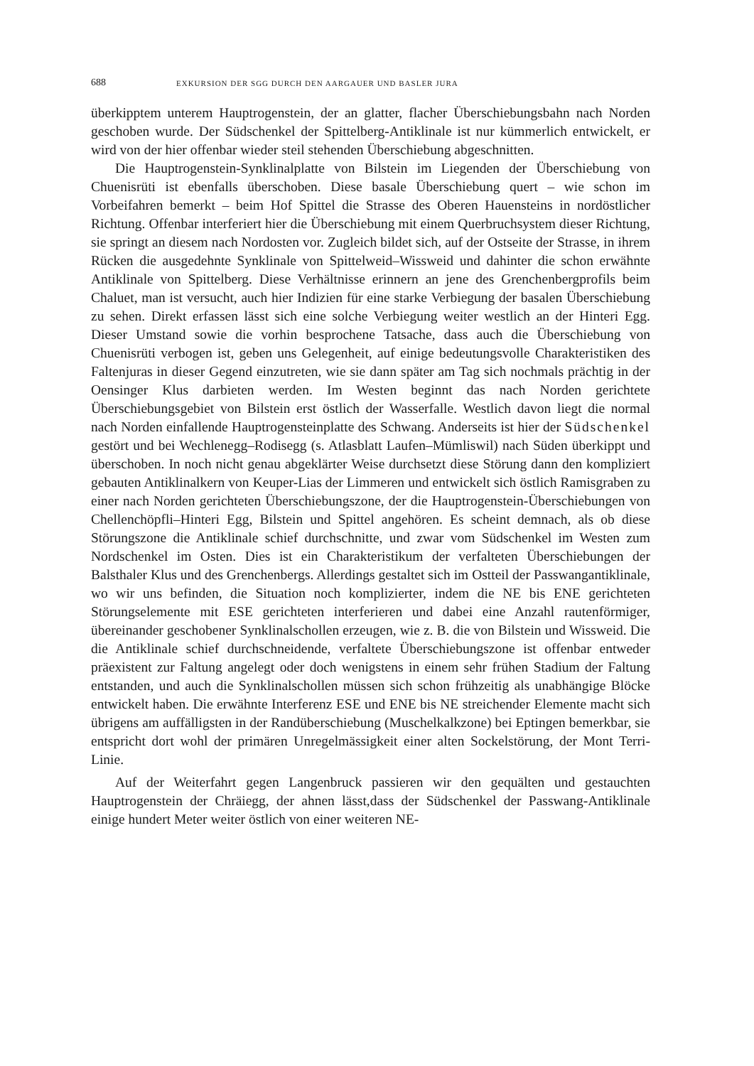688 EXKURSION DER SGG DURCH DEN AARGAUER UND BASLER JURA
überkipptem unterem Hauptrogenstein, der an glatter, flacher Überschiebungsbahn nach Norden geschoben wurde. Der Südschenkel der Spittelberg-Antiklinale ist nur kümmerlich entwickelt, er wird von der hier offenbar wieder steil stehenden Überschiebung abgeschnitten.
Die Hauptrogenstein-Synklinalplatte von Bilstein im Liegenden der Überschiebung von Chuenisrüti ist ebenfalls überschoben. Diese basale Überschiebung quert – wie schon im Vorbeifahren bemerkt – beim Hof Spittel die Strasse des Oberen Hauensteins in nordöstlicher Richtung. Offenbar interferiert hier die Überschiebung mit einem Querbruchsystem dieser Richtung, sie springt an diesem nach Nordosten vor. Zugleich bildet sich, auf der Ostseite der Strasse, in ihrem Rücken die ausgedehnte Synklinale von Spittelweid–Wissweid und dahinter die schon erwähnte Antiklinale von Spittelberg. Diese Verhältnisse erinnern an jene des Grenchenbergprofils beim Chaluet, man ist versucht, auch hier Indizien für eine starke Verbiegung der basalen Überschiebung zu sehen. Direkt erfassen lässt sich eine solche Verbiegung weiter westlich an der Hinteri Egg. Dieser Umstand sowie die vorhin besprochene Tatsache, dass auch die Überschiebung von Chuenisrüti verbogen ist, geben uns Gelegenheit, auf einige bedeutungsvolle Charakteristiken des Faltenjuras in dieser Gegend einzutreten, wie sie dann später am Tag sich nochmals prächtig in der Oensinger Klus darbieten werden. Im Westen beginnt das nach Norden gerichtete Überschiebungsgebiet von Bilstein erst östlich der Wasserfalle. Westlich davon liegt die normal nach Norden einfallende Hauptrogensteinplatte des Schwang. Anderseits ist hier der Südschenkel gestört und bei Wechlenegg–Rodisegg (s. Atlasblatt Laufen–Mümliswil) nach Süden überkippt und überschoben. In noch nicht genau abgeklärter Weise durchsetzt diese Störung dann den kompliziert gebauten Antiklinalkern von Keuper-Lias der Limmeren und entwickelt sich östlich Ramisgraben zu einer nach Norden gerichteten Überschiebungszone, der die Hauptrogenstein-Überschiebungen von Chellenchöpfli–Hinteri Egg, Bilstein und Spittel angehören. Es scheint demnach, als ob diese Störungszone die Antiklinale schief durchschnitte, und zwar vom Südschenkel im Westen zum Nordschenkel im Osten. Dies ist ein Charakteristikum der verfalteten Überschiebungen der Balsthaler Klus und des Grenchenbergs. Allerdings gestaltet sich im Ostteil der Passwangantiklinale, wo wir uns befinden, die Situation noch komplizierter, indem die NE bis ENE gerichteten Störungselemente mit ESE gerichteten interferieren und dabei eine Anzahl rautenförmiger, übereinander geschobener Synklinalschollen erzeugen, wie z. B. die von Bilstein und Wissweid. Die die Antiklinale schief durchschneidende, verfaltete Überschiebungszone ist offenbar entweder präexistent zur Faltung angelegt oder doch wenigstens in einem sehr frühen Stadium der Faltung entstanden, und auch die Synklinalschollen müssen sich schon frühzeitig als unabhängige Blöcke entwickelt haben. Die erwähnte Interferenz ESE und ENE bis NE streichender Elemente macht sich übrigens am auffälligsten in der Randüberschiebung (Muschelkalkzone) bei Eptingen bemerkbar, sie entspricht dort wohl der primären Unregelmässigkeit einer alten Sockelstörung, der Mont Terri-Linie.
Auf der Weiterfahrt gegen Langenbruck passieren wir den gequälten und gestauchten Hauptrogenstein der Chräiegg, der ahnen lässt,dass der Südschenkel der Passwang-Antiklinale einige hundert Meter weiter östlich von einer weiteren NE-